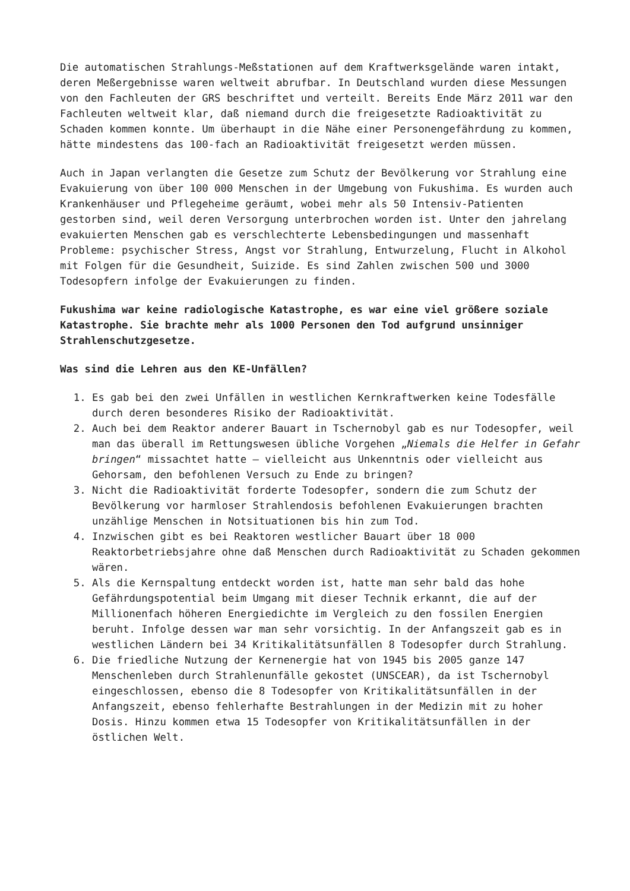Die automatischen Strahlungs-Meßstationen auf dem Kraftwerksgelände waren intakt, deren Meßergebnisse waren weltweit abrufbar. In Deutschland wurden diese Messungen von den Fachleuten der GRS beschriftet und verteilt. Bereits Ende März 2011 war den Fachleuten weltweit klar, daß niemand durch die freigesetzte Radioaktivität zu Schaden kommen konnte. Um überhaupt in die Nähe einer Personengefährdung zu kommen, hätte mindestens das 100-fach an Radioaktivität freigesetzt werden müssen.
Auch in Japan verlangten die Gesetze zum Schutz der Bevölkerung vor Strahlung eine Evakuierung von über 100 000 Menschen in der Umgebung von Fukushima. Es wurden auch Krankenhäuser und Pflegeheime geräumt, wobei mehr als 50 Intensiv-Patienten gestorben sind, weil deren Versorgung unterbrochen worden ist. Unter den jahrelang evakuierten Menschen gab es verschlechterte Lebensbedingungen und massenhaft Probleme: psychischer Stress, Angst vor Strahlung, Entwurzelung, Flucht in Alkohol mit Folgen für die Gesundheit, Suizide. Es sind Zahlen zwischen 500 und 3000 Todesopfern infolge der Evakuierungen zu finden.
Fukushima war keine radiologische Katastrophe, es war eine viel größere soziale Katastrophe. Sie brachte mehr als 1000 Personen den Tod aufgrund unsinniger Strahlenschutzgesetze.
Was sind die Lehren aus den KE-Unfällen?
1. Es gab bei den zwei Unfällen in westlichen Kernkraftwerken keine Todesfälle durch deren besonderes Risiko der Radioaktivität.
2. Auch bei dem Reaktor anderer Bauart in Tschernobyl gab es nur Todesopfer, weil man das überall im Rettungswesen übliche Vorgehen „Niemals die Helfer in Gefahr bringen“ missachtet hatte – vielleicht aus Unkenntnis oder vielleicht aus Gehorsam, den befohlenen Versuch zu Ende zu bringen?
3. Nicht die Radioaktivität forderte Todesopfer, sondern die zum Schutz der Bevölkerung vor harmloser Strahlendosis befohlenen Evakuierungen brachten unzählige Menschen in Notsituationen bis hin zum Tod.
4. Inzwischen gibt es bei Reaktoren westlicher Bauart über 18 000 Reaktorbetriebsjahre ohne daß Menschen durch Radioaktivität zu Schaden gekommen wären.
5. Als die Kernspaltung entdeckt worden ist, hatte man sehr bald das hohe Gefährdungspotential beim Umgang mit dieser Technik erkannt, die auf der Millionenfach höheren Energiedichte im Vergleich zu den fossilen Energien beruht. Infolge dessen war man sehr vorsichtig. In der Anfangszeit gab es in westlichen Ländern bei 34 Kritikalitätsunfällen 8 Todesopfer durch Strahlung.
6. Die friedliche Nutzung der Kernenergie hat von 1945 bis 2005 ganze 147 Menschenleben durch Strahlenunfälle gekostet (UNSCEAR), da ist Tschernobyl eingeschlossen, ebenso die 8 Todesopfer von Kritikalitätsunfällen in der Anfangszeit, ebenso fehlerhafte Bestrahlungen in der Medizin mit zu hoher Dosis. Hinzu kommen etwa 15 Todesopfer von Kritikalitätsunfällen in der östlichen Welt.